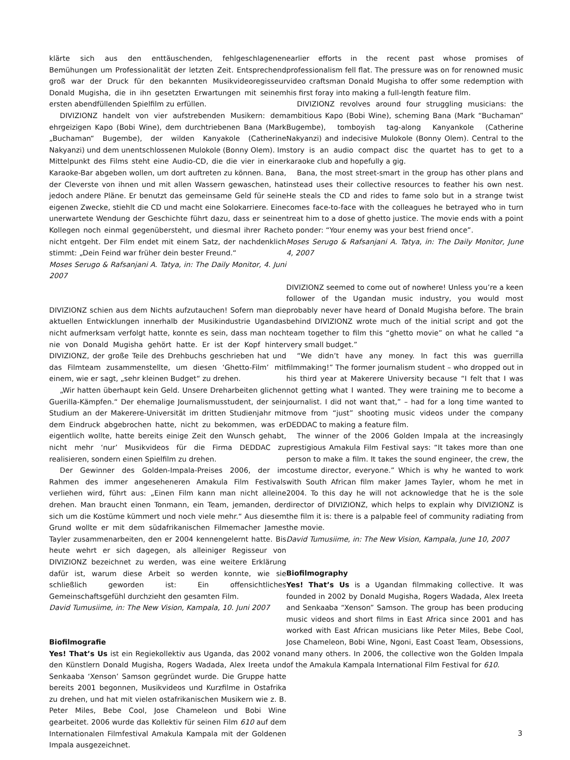klärte sich aus den enttäuschenden, fehlgeschlagenen Bemühungen um Professionalität der letzten Zeit. Entsprechend groß war der Druck für den bekannten Musikvideoregisseur Donald Mugisha, die in ihn gesetzten Erwartungen mit seinem ersten abendfüllenden Spielfilm zu erfüllen.
DIVIZIONZ handelt von vier aufstrebenden Musikern: dem ehrgeizigen Kapo (Bobi Wine), dem durchtriebenen Bana (Mark „Buchaman“ Bugembe), der wilden Kanyakole (Catherine Nakyanzi) und dem unentschlossenen Mulokole (Bonny Olem). Im Mittelpunkt des Films steht eine Audio-CD, die die vier in einer Karaoke-Bar abgeben wollen, um dort auftreten zu können. Bana, der Cleverste von ihnen und mit allen Wassern gewaschen, hat jedoch andere Pläne. Er benutzt das gemeinsame Geld für seine eigenen Zwecke, stiehlt die CD und macht eine Solokarriere. Eine unerwartete Wendung der Geschichte führt dazu, dass er seinen Kollegen noch einmal gegenübersteht, und diesmal ihrer Rache nicht entgeht. Der Film endet mit einem Satz, der nachdenklich stimmt: „Dein Feind war früher dein bester Freund.“
Moses Serugo & Rafsanjani A. Tatya, in: The Daily Monitor, 4. Juni 2007
DIVIZIONZ schien aus dem Nichts aufzutauchen! Sofern man die aktuellen Entwicklungen innerhalb der Musikindustrie Ugandas nicht aufmerksam verfolgt hatte, konnte es sein, dass man noch nie von Donald Mugisha gehört hatte. Er ist der Kopf hinter DIVIZIONZ, der große Teile des Drehbuchs geschrieben hat und das Filmteam zusammenstellte, um diesen ‘Ghetto-Film’ mit einem, wie er sagt, „sehr kleinen Budget“ zu drehen.
„Wir hatten überhaupt kein Geld. Unsere Dreharbeiten glichen Guerilla-Kämpfen.“ Der ehemalige Journalismusstudent, der sein Studium an der Makerere-Universität im dritten Studienjahr mit dem Eindruck abgebrochen hatte, nicht zu bekommen, was er eigentlich wollte, hatte bereits einige Zeit den Wunsch gehabt, nicht mehr ‘nur’ Musikvideos für die Firma DEDDAC zu realisieren, sondern einen Spielfilm zu drehen.
Der Gewinner des Golden-Impala-Preises 2006, der im Rahmen des immer angeseheneren Amakula Film Festivals verliehen wird, führt aus: „Einen Film kann man nicht alleine drehen. Man braucht einen Tonmann, ein Team, jemanden, der sich um die Kostüme kümmert und noch viele mehr.“ Aus diesem Grund wollte er mit dem südafrikanischen Filmemacher James Tayler zusammenarbeiten, den er 2004 kennengelernt hatte. Bis heute wehrt er sich dagegen, als alleiniger Regisseur von DIVIZIONZ bezeichnet zu werden, was eine weitere Erklärung dafür ist, warum diese Arbeit so werden konnte, wie sie schließlich geworden ist: Ein offensichtliches Gemeinschaftsgefühl durchzieht den gesamten Film.
David Tumusiime, in: The New Vision, Kampala, 10. Juni 2007
Biofilmografie
Yes! That’s Us ist ein Regiekollektiv aus Uganda, das 2002 von den Künstlern Donald Mugisha, Rogers Wadada, Alex Ireeta und Senkaaba ‘Xenson’ Samson gegründet wurde. Die Gruppe hatte bereits 2001 begonnen, Musikvideos und Kurzfilme in Ostafrika zu drehen, und hat mit vielen ostafrikanischen Musikern wie z. B. Peter Miles, Bebe Cool, Jose Chameleon und Bobi Wine gearbeitet. 2006 wurde das Kollektiv für seinen Film 610 auf dem Internationalen Filmfestival Amakula Kampala mit der Goldenen Impala ausgezeichnet.
earlier efforts in the recent past whose promises of professionalism fell flat. The pressure was on for renowned music video craftsman Donald Mugisha to offer some redemption with his first foray into making a full-length feature film.
DIVIZIONZ revolves around four struggling musicians: the ambitious Kapo (Bobi Wine), scheming Bana (Mark “Buchaman” Bugembe), tomboyish tag-along Kanyankole (Catherine Nakyanzi) and indecisive Mulokole (Bonny Olem). Central to the story is an audio compact disc the quartet has to get to a karaoke club and hopefully a gig.
Bana, the most street-smart in the group has other plans and instead uses their collective resources to feather his own nest. He steals the CD and rides to fame solo but in a strange twist comes face-to-face with the colleagues he betrayed who in turn treat him to a dose of ghetto justice. The movie ends with a point to ponder: “Your enemy was your best friend once”.
Moses Serugo & Rafsanjani A. Tatya, in: The Daily Monitor, June 4, 2007
DIVIZIONZ seemed to come out of nowhere! Unless you’re a keen follower of the Ugandan music industry, you would most probably never have heard of Donald Mugisha before. The brain behind DIVIZIONZ wrote much of the initial script and got the team together to film this “ghetto movie” on what he called “a very small budget.”
“We didn’t have any money. In fact this was guerrilla filmmaking!” The former journalism student – who dropped out in his third year at Makerere University because “I felt that I was not getting what I wanted. They were training me to become a journalist. I did not want that,” – had for a long time wanted to move from “just” shooting music videos under the company DEDDAC to making a feature film.
The winner of the 2006 Golden Impala at the increasingly prestigious Amakula Film Festival says: “It takes more than one person to make a film. It takes the sound engineer, the crew, the costume director, everyone.” Which is why he wanted to work with South African film maker James Tayler, whom he met in 2004. To this day he will not acknowledge that he is the sole director of DIVIZIONZ, which helps to explain why DIVIZIONZ is the film it is: there is a palpable feel of community radiating from the movie.
David Tumusiime, in: The New Vision, Kampala, June 10, 2007
Biofilmography
Yes! That’s Us is a Ugandan filmmaking collective. It was founded in 2002 by Donald Mugisha, Rogers Wadada, Alex Ireeta and Senkaaba “Xenson” Samson. The group has been producing music videos and short films in East Africa since 2001 and has worked with East African musicians like Peter Miles, Bebe Cool, Jose Chameleon, Bobi Wine, Ngoni, East Coast Team, Obsessions, and many others. In 2006, the collective won the Golden Impala of the Amakula Kampala International Film Festival for 610.
3